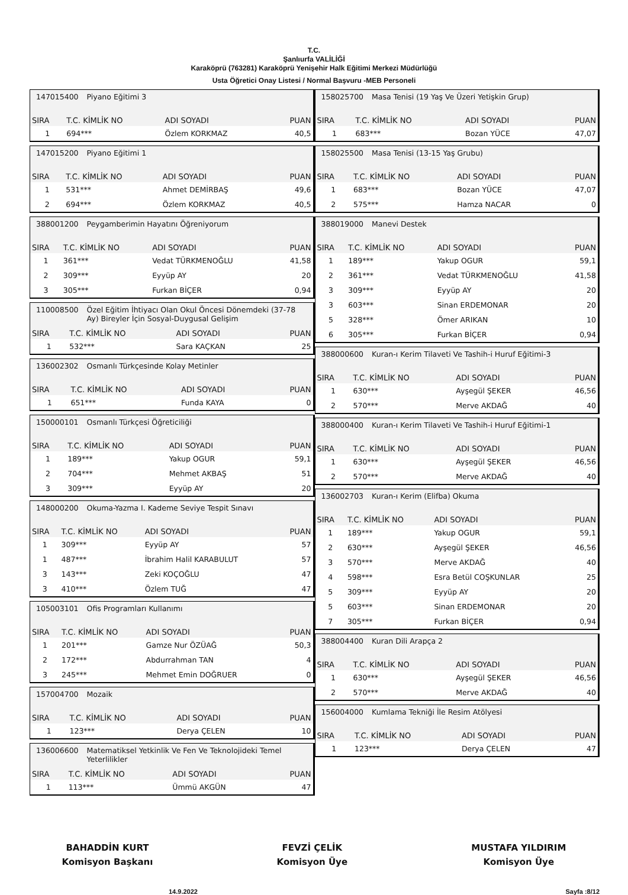T.C.
Şanlıurfa VALİLİĞİ
Karaköprü (763281) Karaköprü Yenişehir Halk Eğitimi Merkezi Müdürlüğü
Usta Öğretici Onay Listesi / Normal Başvuru -MEB Personeli
147015400 Piyano Eğitimi 3
| SIRA | T.C. KİMLİK NO | ADI SOYADI | PUAN |
| --- | --- | --- | --- |
| 1 | 694*** | Özlem KORKMAZ | 40,5 |
147015200 Piyano Eğitimi 1
| SIRA | T.C. KİMLİK NO | ADI SOYADI | PUAN |
| --- | --- | --- | --- |
| 1 | 531*** | Ahmet DEMİRBAŞ | 49,6 |
| 2 | 694*** | Özlem KORKMAZ | 40,5 |
388001200 Peygamberimin Hayatını Öğreniyorum
| SIRA | T.C. KİMLİK NO | ADI SOYADI | PUAN |
| --- | --- | --- | --- |
| 1 | 361*** | Vedat TÜRKMENOĞLU | 41,58 |
| 2 | 309*** | Eyyüp AY | 20 |
| 3 | 305*** | Furkan BİÇER | 0,94 |
110008500 Özel Eğitim İhtiyacı Olan Okul Öncesi Dönemdeki (37-78 Ay) Bireyler İçin Sosyal-Duygusal Gelişim
| SIRA | T.C. KİMLİK NO | ADI SOYADI | PUAN |
| --- | --- | --- | --- |
| 1 | 532*** | Sara KAÇKAN | 25 |
136002302 Osmanlı Türkçesinde Kolay Metinler
| SIRA | T.C. KİMLİK NO | ADI SOYADI | PUAN |
| --- | --- | --- | --- |
| 1 | 651*** | Funda KAYA | 0 |
150000101 Osmanlı Türkçesi Öğreticiliği
| SIRA | T.C. KİMLİK NO | ADI SOYADI | PUAN |
| --- | --- | --- | --- |
| 1 | 189*** | Yakup OGUR | 59,1 |
| 2 | 704*** | Mehmet AKBAŞ | 51 |
| 3 | 309*** | Eyyüp AY | 20 |
148000200 Okuma-Yazma I. Kademe Seviye Tespit Sınavı
| SIRA | T.C. KİMLİK NO | ADI SOYADI | PUAN |
| --- | --- | --- | --- |
| 1 | 309*** | Eyyüp AY | 57 |
| 1 | 487*** | İbrahim Halil KARABULUT | 57 |
| 3 | 143*** | Zeki KOÇOĞLU | 47 |
| 3 | 410*** | Özlem TUĞ | 47 |
105003101 Ofis Programları Kullanımı
| SIRA | T.C. KİMLİK NO | ADI SOYADI | PUAN |
| --- | --- | --- | --- |
| 1 | 201*** | Gamze Nur ÖZÜAĞ | 50,3 |
| 2 | 172*** | Abdurrahman TAN | 4 |
| 3 | 245*** | Mehmet Emin DOĞRUER | 0 |
157004700 Mozaik
| SIRA | T.C. KİMLİK NO | ADI SOYADI | PUAN |
| --- | --- | --- | --- |
| 1 | 123*** | Derya ÇELEN | 10 |
136006600 Matematiksel Yetkinlik Ve Fen Ve Teknolojideki Temel Yeterlilikler
| SIRA | T.C. KİMLİK NO | ADI SOYADI | PUAN |
| --- | --- | --- | --- |
| 1 | 113*** | Ümmü AKGÜN | 47 |
158025700 Masa Tenisi (19 Yaş Ve Üzeri Yetişkin Grup)
| SIRA | T.C. KİMLİK NO | ADI SOYADI | PUAN |
| --- | --- | --- | --- |
| 1 | 683*** | Bozan YÜCE | 47,07 |
158025500 Masa Tenisi (13-15 Yaş Grubu)
| SIRA | T.C. KİMLİK NO | ADI SOYADI | PUAN |
| --- | --- | --- | --- |
| 1 | 683*** | Bozan YÜCE | 47,07 |
| 2 | 575*** | Hamza NACAR | 0 |
388019000 Manevi Destek
| SIRA | T.C. KİMLİK NO | ADI SOYADI | PUAN |
| --- | --- | --- | --- |
| 1 | 189*** | Yakup OGUR | 59,1 |
| 2 | 361*** | Vedat TÜRKMENOĞLU | 41,58 |
| 3 | 309*** | Eyyüp AY | 20 |
| 3 | 603*** | Sinan ERDEMONAR | 20 |
| 5 | 328*** | Ömer ARIKAN | 10 |
| 6 | 305*** | Furkan BİÇER | 0,94 |
388000600 Kuran-ı Kerim Tilaveti Ve Tashih-i Huruf Eğitimi-3
| SIRA | T.C. KİMLİK NO | ADI SOYADI | PUAN |
| --- | --- | --- | --- |
| 1 | 630*** | Ayşegül ŞEKER | 46,56 |
| 2 | 570*** | Merve AKDAĞ | 40 |
388000400 Kuran-ı Kerim Tilaveti Ve Tashih-i Huruf Eğitimi-1
| SIRA | T.C. KİMLİK NO | ADI SOYADI | PUAN |
| --- | --- | --- | --- |
| 1 | 630*** | Ayşegül ŞEKER | 46,56 |
| 2 | 570*** | Merve AKDAĞ | 40 |
136002703 Kuran-ı Kerim (Elifba) Okuma
| SIRA | T.C. KİMLİK NO | ADI SOYADI | PUAN |
| --- | --- | --- | --- |
| 1 | 189*** | Yakup OGUR | 59,1 |
| 2 | 630*** | Ayşegül ŞEKER | 46,56 |
| 3 | 570*** | Merve AKDAĞ | 40 |
| 4 | 598*** | Esra Betül COŞKUNLAR | 25 |
| 5 | 309*** | Eyyüp AY | 20 |
| 5 | 603*** | Sinan ERDEMONAR | 20 |
| 7 | 305*** | Furkan BİÇER | 0,94 |
388004400 Kuran Dili Arapça 2
| SIRA | T.C. KİMLİK NO | ADI SOYADI | PUAN |
| --- | --- | --- | --- |
| 1 | 630*** | Ayşegül ŞEKER | 46,56 |
| 2 | 570*** | Merve AKDAĞ | 40 |
156004000 Kumlama Tekniği İle Resim Atölyesi
| SIRA | T.C. KİMLİK NO | ADI SOYADI | PUAN |
| --- | --- | --- | --- |
| 1 | 123*** | Derya ÇELEN | 47 |
BAHADDİN KURT
Komisyon Başkanı
FEVZİ ÇELİK
Komisyon Üye
MUSTAFA YILDIRIM
Komisyon Üye
14.9.2022 Sayfa :8/12